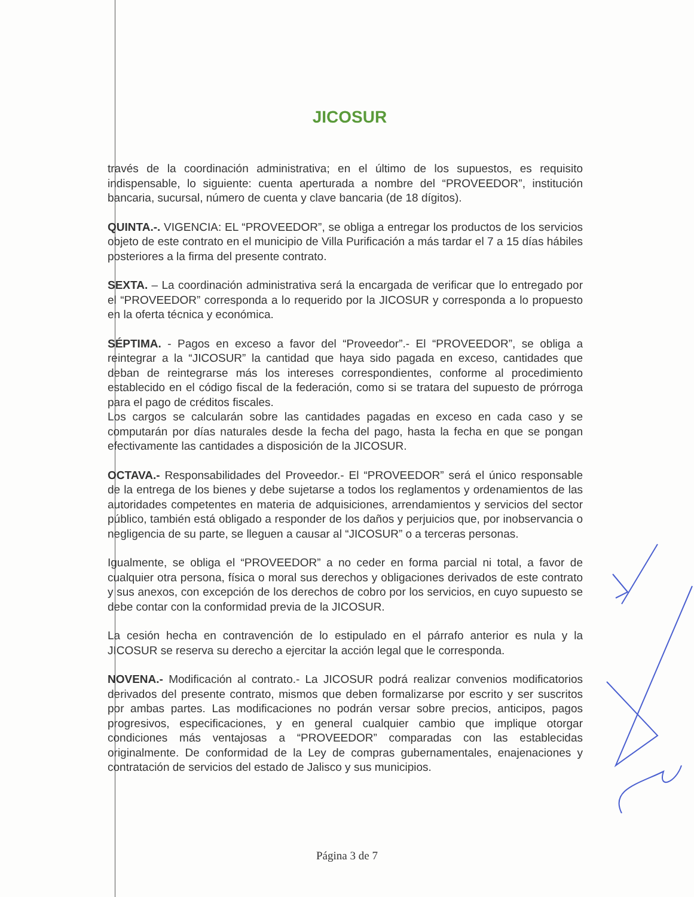JICOSUR
través de la coordinación administrativa; en el último de los supuestos, es requisito indispensable, lo siguiente: cuenta aperturada a nombre del “PROVEEDOR”, institución bancaria, sucursal, número de cuenta y clave bancaria (de 18 dígitos).
QUINTA.-. VIGENCIA: EL “PROVEEDOR”, se obliga a entregar los productos de los servicios objeto de este contrato en el municipio de Villa Purificación a más tardar el 7 a 15 días hábiles posteriores a la firma del presente contrato.
SEXTA. – La coordinación administrativa será la encargada de verificar que lo entregado por el “PROVEEDOR” corresponda a lo requerido por la JICOSUR y corresponda a lo propuesto en la oferta técnica y económica.
SÉPTIMA. - Pagos en exceso a favor del “Proveedor”.- El “PROVEEDOR”, se obliga a reintegrar a la “JICOSUR” la cantidad que haya sido pagada en exceso, cantidades que deban de reintegrarse más los intereses correspondientes, conforme al procedimiento establecido en el código fiscal de la federación, como si se tratara del supuesto de prórroga para el pago de créditos fiscales.
Los cargos se calcularán sobre las cantidades pagadas en exceso en cada caso y se computarán por días naturales desde la fecha del pago, hasta la fecha en que se pongan efectivamente las cantidades a disposición de la JICOSUR.
OCTAVA.- Responsabilidades del Proveedor.- El “PROVEEDOR” será el único responsable de la entrega de los bienes y debe sujetarse a todos los reglamentos y ordenamientos de las autoridades competentes en materia de adquisiciones, arrendamientos y servicios del sector público, también está obligado a responder de los daños y perjuicios que, por inobservancia o negligencia de su parte, se lleguen a causar al “JICOSUR” o a terceras personas.
Igualmente, se obliga el “PROVEEDOR” a no ceder en forma parcial ni total, a favor de cualquier otra persona, física o moral sus derechos y obligaciones derivados de este contrato y sus anexos, con excepción de los derechos de cobro por los servicios, en cuyo supuesto se debe contar con la conformidad previa de la JICOSUR.
La cesión hecha en contravención de lo estipulado en el párrafo anterior es nula y la JICOSUR se reserva su derecho a ejercitar la acción legal que le corresponda.
NOVENA.- Modificación al contrato.- La JICOSUR podrá realizar convenios modificatorios derivados del presente contrato, mismos que deben formalizarse por escrito y ser suscritos por ambas partes. Las modificaciones no podrán versar sobre precios, anticipos, pagos progresivos, especificaciones, y en general cualquier cambio que implique otorgar condiciones más ventajosas a “PROVEEDOR” comparadas con las establecidas originalmente. De conformidad de la Ley de compras gubernamentales, enajenaciones y contratación de servicios del estado de Jalisco y sus municipios.
Página 3 de 7